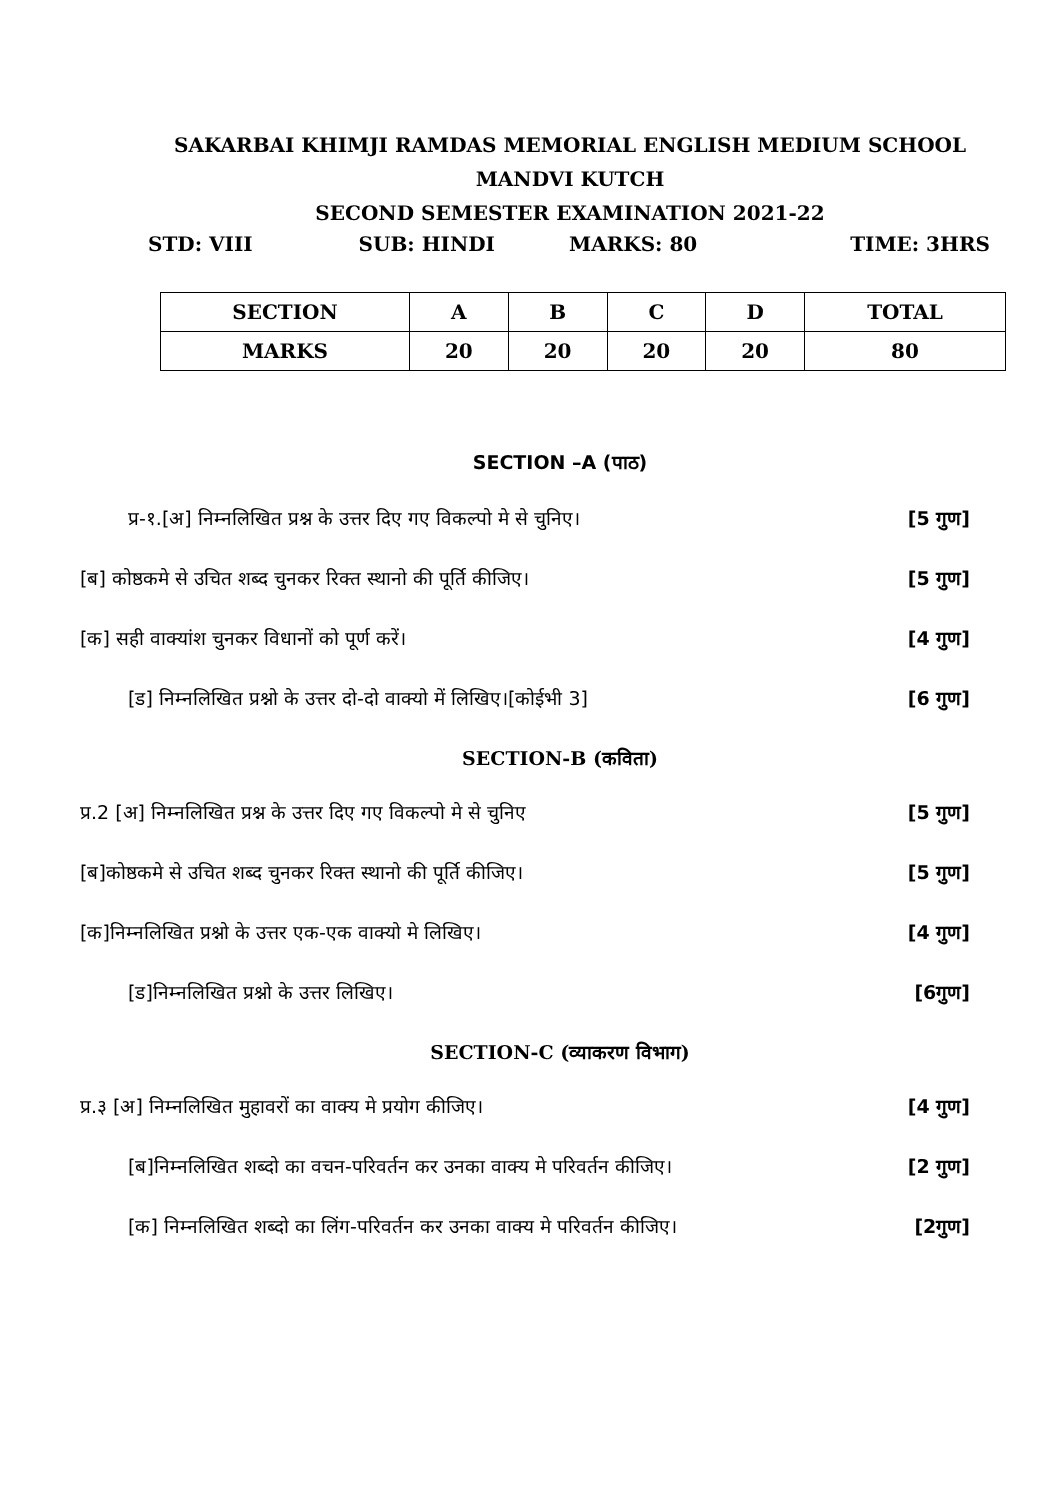SAKARBAI KHIMJI RAMDAS MEMORIAL ENGLISH MEDIUM SCHOOL
MANDVI KUTCH
SECOND SEMESTER EXAMINATION 2021-22
STD: VIII SUB: HINDI MARKS: 80 TIME: 3HRS
| SECTION | A | B | C | D | TOTAL |
| MARKS | 20 | 20 | 20 | 20 | 80 |
SECTION –A (पाठ)
प्र-१.[अ] निम्नलिखित प्रश्न के उत्तर दिए गए विकल्पो मे से चुनिए। [5 गुण]
[ब] कोष्ठकमे से उचित शब्द चुनकर रिक्त स्थानो की पूर्ति कीजिए। [5 गुण]
[क] सही वाक्यांश चुनकर विधानों को पूर्ण करें। [4 गुण]
[ड] निम्नलिखित प्रश्नो के उत्तर दो-दो वाक्यो में लिखिए।[कोईभी 3] [6 गुण]
SECTION-B (कविता)
प्र.2 [अ] निम्नलिखित प्रश्न के उत्तर दिए गए विकल्पो मे से चुनिए [5 गुण]
[ब]कोष्ठकमे से उचित शब्द चुनकर रिक्त स्थानो की पूर्ति कीजिए। [5 गुण]
[क]निम्नलिखित प्रश्नो के उत्तर एक-एक वाक्यो मे लिखिए। [4 गुण]
[ड]निम्नलिखित प्रश्नो के उत्तर लिखिए। [6गुण]
SECTION-C (व्याकरण विभाग)
प्र.३ [अ] निम्नलिखित मुहावरों का वाक्य मे प्रयोग कीजिए। [4 गुण]
[ब]निम्नलिखित शब्दो का वचन-परिवर्तन कर उनका वाक्य मे परिवर्तन कीजिए। [2 गुण]
[क] निम्नलिखित शब्दो का लिंग-परिवर्तन कर उनका वाक्य मे परिवर्तन कीजिए। [2गुण]